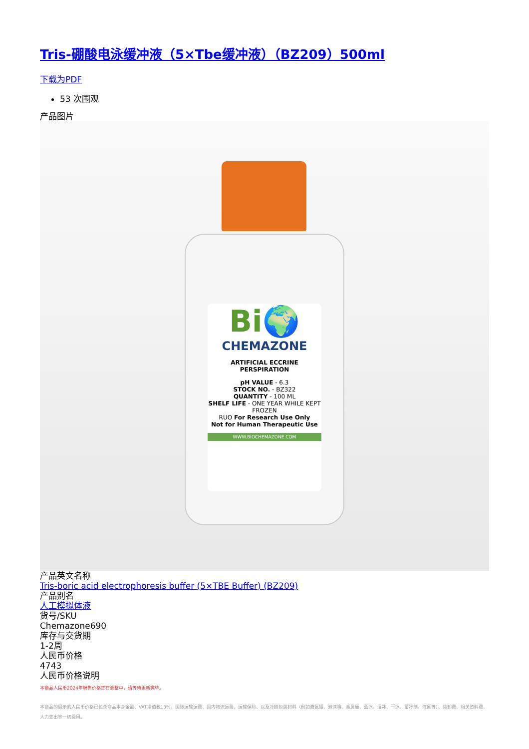Tris-硼酸电泳缓冲液（5×Tbe缓冲液）（BZ209）500ml
下载为PDF
53 次围观
产品图片
Bi🌍
CHEMAZONE
ARTIFICIAL ECCRINE PERSPIRATION
pH VALUE - 6.3
STOCK NO. - BZ322
QUANTITY - 100 ML
SHELF LIFE - ONE YEAR WHILE KEPT FROZEN
RUO For Research Use Only
Not for Human Therapeutic Use
WWW.BIOCHEMAZONE.COM
产品英文名称
Tris-boric acid electrophoresis buffer (5×TBE Buffer) (BZ209)
产品别名
人工模拟体液
货号/SKU
Chemazone690
库存与交货期
1-2周
人民币价格
4743
人民币价格说明
本商品人民币2024年销售价格正在调整中，请等待更新完毕。
本商品的展示的人民币价格已包含商品本身金额、VAT增值税13%、国际运输运费、国内物流运费、运输保险、以及冷链包装材料（例如液氮罐、泡沫箱、金属桶、蓝冰、湿冰、干冰、蓄冷剂、液氮等）、装卸费、相关资料费、人力支出等一切费用。